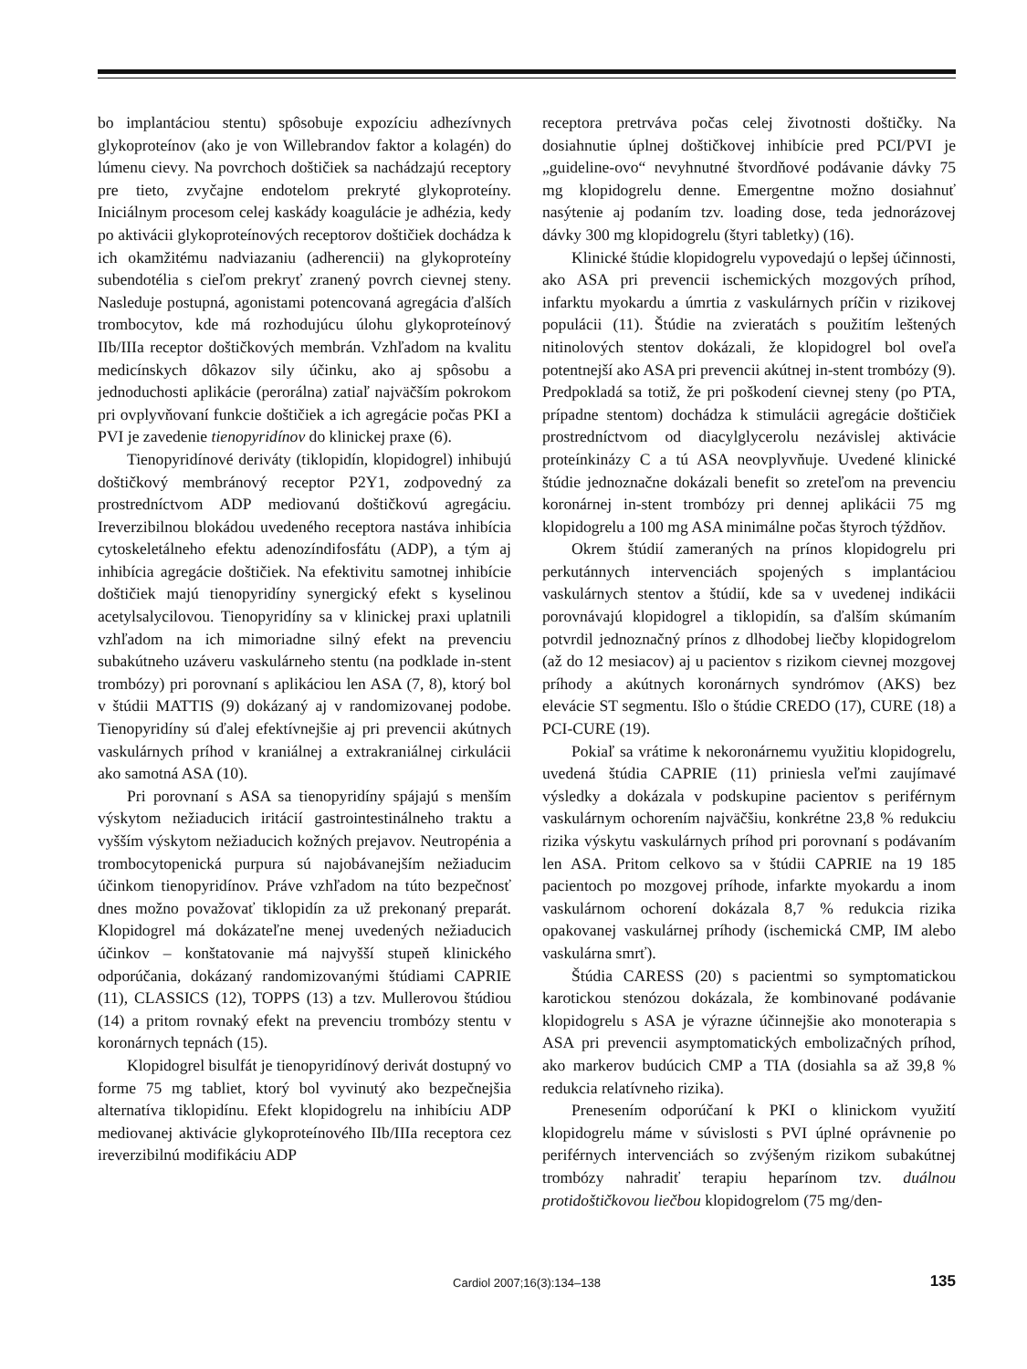bo implantáciou stentu) spôsobuje expozíciu adhezívnych glykoproteínov (ako je von Willebrandov faktor a kolagén) do lúmenu cievy. Na povrchoch doštičiek sa nachádzajú receptory pre tieto, zvyčajne endotelom prekryté glykoproteíny. Iniciálnym procesom celej kaskády koagulácie je adhézia, kedy po aktivácii glykoproteínových receptorov doštičiek dochádza k ich okamžitému nadviazaniu (adherencii) na glykoproteíny subendotélia s cieľom prekryť zranený povrch cievnej steny. Nasleduje postupná, agonistami potencovaná agregácia ďalších trombocytov, kde má rozhodujúcu úlohu glykoproteínový IIb/IIIa receptor doštičkových membrán. Vzhľadom na kvalitu medicínskych dôkazov sily účinku, ako aj spôsobu a jednoduchosti aplikácie (perorálna) zatiaľ najväčším pokrokom pri ovplyvňovaní funkcie doštičiek a ich agregácie počas PKI a PVI je zavedenie tienopyridínov do klinickej praxe (6).
Tienopyridínové deriváty (tiklopidín, klopidogrel) inhibujú doštičkový membránový receptor P2Y1, zodpovedný za prostredníctvom ADP mediovanú doštičkovú agregáciu. Ireverzibilnou blokádou uvedeného receptora nastáva inhibícia cytoskeletálneho efektu adenozíndifosfátu (ADP), a tým aj inhibícia agregácie doštičiek. Na efektivitu samotnej inhibície doštičiek majú tienopyridíny synergický efekt s kyselinou acetylsalycilovou. Tienopyridíny sa v klinickej praxi uplatnili vzhľadom na ich mimoriadne silný efekt na prevenciu subakútneho uzáveru vaskulárneho stentu (na podklade in-stent trombózy) pri porovnaní s aplikáciou len ASA (7, 8), ktorý bol v štúdii MATTIS (9) dokázaný aj v randomizovanej podobe. Tienopyridíny sú ďalej efektívnejšie aj pri prevencii akútnych vaskulárnych príhod v kraniálnej a extrakraniálnej cirkulácii ako samotná ASA (10).
Pri porovnaní s ASA sa tienopyridíny spájajú s menším výskytom nežiaducich iritácií gastrointestinálneho traktu a vyšším výskytom nežiaducich kožných prejavov. Neutropénia a trombocytopenická purpura sú najobávanejším nežiaducim účinkom tienopyridínov. Práve vzhľadom na túto bezpečnosť dnes možno považovať tiklopidín za už prekonaný preparát. Klopidogrel má dokázateľne menej uvedených nežiaducich účinkov – konštatovanie má najvyšší stupeň klinického odporúčania, dokázaný randomizovanými štúdiami CAPRIE (11), CLASSICS (12), TOPPS (13) a tzv. Mullerovou štúdiou (14) a pritom rovnaký efekt na prevenciu trombózy stentu v koronárnych tepnách (15).
Klopidogrel bisulfát je tienopyridínový derivát dostupný vo forme 75 mg tabliet, ktorý bol vyvinutý ako bezpečnejšia alternatíva tiklopidínu. Efekt klopidogrelu na inhibíciu ADP mediovanej aktivácie glykoproteínového IIb/IIIa receptora cez ireverzibilnú modifikáciu ADP
receptora pretrváva počas celej životnosti doštičky. Na dosiahnutie úplnej doštičkovej inhibície pred PCI/PVI je „guideline-ovo“ nevyhnutné štvordňové podávanie dávky 75 mg klopidogrelu denne. Emergentne možno dosiahnuť nasýtenie aj podaním tzv. loading dose, teda jednorázovej dávky 300 mg klopidogrelu (štyri tabletky) (16).
Klinické štúdie klopidogrelu vypovedajú o lepšej účinnosti, ako ASA pri prevencii ischemických mozgových príhod, infarktu myokardu a úmrtia z vaskulárnych príčin v rizikovej populácii (11). Štúdie na zvieratách s použitím leštených nitinolových stentov dokázali, že klopidogrel bol oveľa potentnejší ako ASA pri prevencii akútnej in-stent trombózy (9). Predpokladá sa totiž, že pri poškodení cievnej steny (po PTA, prípadne stentom) dochádza k stimulácii agregácie doštičiek prostredníctvom od diacylglycerolu nezávislej aktivácie proteínkinázy C a tú ASA neovplyvňuje. Uvedené klinické štúdie jednoznačne dokázali benefit so zreteľom na prevenciu koronárnej in-stent trombózy pri dennej aplikácii 75 mg klopidogrelu a 100 mg ASA minimálne počas štyroch týždňov.
Okrem štúdií zameraných na prínos klopidogrelu pri perkutánnych intervenciách spojených s implantáciou vaskulárnych stentov a štúdií, kde sa v uvedenej indikácii porovnávajú klopidogrel a tiklopidín, sa ďalším skúmaním potvrdil jednoznačný prínos z dlhodobej liečby klopidogrelom (až do 12 mesiacov) aj u pacientov s rizikom cievnej mozgovej príhody a akútnych koronárnych syndrómov (AKS) bez elevácie ST segmentu. Išlo o štúdie CREDO (17), CURE (18) a PCI-CURE (19).
Pokiaľ sa vrátime k nekoronárnemu využitiu klopidogrelu, uvedená štúdia CAPRIE (11) priniesla veľmi zaujímavé výsledky a dokázala v podskupine pacientov s periférnym vaskulárnym ochorením najväčšiu, konkrétne 23,8 % redukciu rizika výskytu vaskulárnych príhod pri porovnaní s podávaním len ASA. Pritom celkovo sa v štúdii CAPRIE na 19 185 pacientoch po mozgovej príhode, infarkte myokardu a inom vaskulárnom ochorení dokázala 8,7 % redukcia rizika opakovanej vaskulárnej príhody (ischemická CMP, IM alebo vaskulárna smrť).
Štúdia CARESS (20) s pacientmi so symptomatickou karotickou stenózou dokázala, že kombinované podávanie klopidogrelu s ASA je výrazne účinnejšie ako monoterapia s ASA pri prevencii asymptomatických embolizačných príhod, ako markerov budúcich CMP a TIA (dosiahla sa až 39,8 % redukcia relatívneho rizika).
Prenesením odporúčaní k PKI o klinickom využití klopidogrelu máme v súvislosti s PVI úplné oprávnenie po periférnych intervenciách so zvýšeným rizikom subakútnej trombózy nahradiť terapiu heparínom tzv. duálnou protidoštičkovou liečbou klopidogrelom (75 mg/den-
Cardiol 2007;16(3):134–138
135